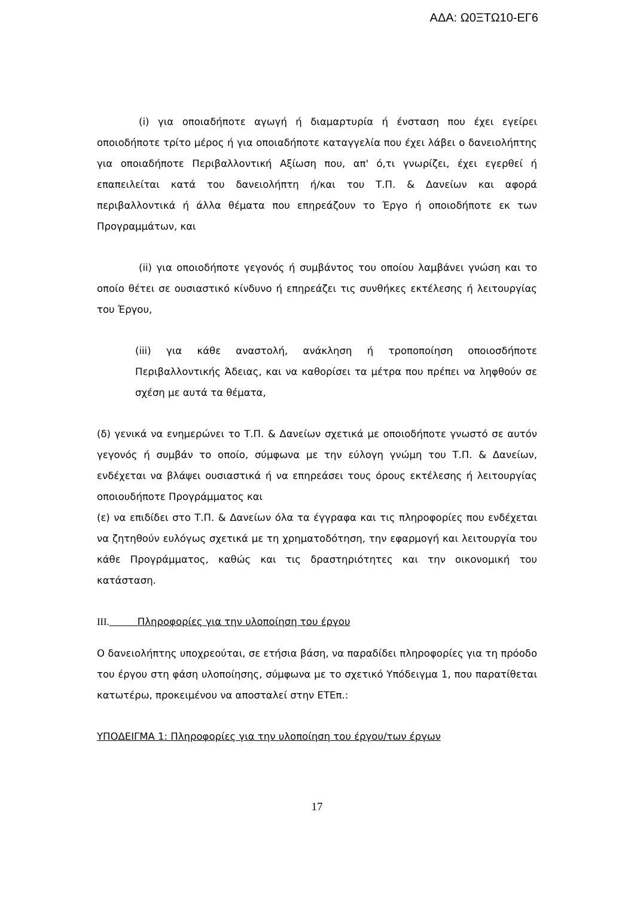ΑΔΑ: Ω0ΞΤΩ10-ΕΓ6
(i) για οποιαδήποτε αγωγή ή διαμαρτυρία ή ένσταση που έχει εγείρει οποιοδήποτε τρίτο μέρος ή για οποιαδήποτε καταγγελία που έχει λάβει ο δανειολήπτης για οποιαδήποτε Περιβαλλοντική Αξίωση που, απ' ό,τι γνωρίζει, έχει εγερθεί ή επαπειλείται κατά του δανειολήπτη ή/και του Τ.Π. & Δανείων και αφορά περιβαλλοντικά ή άλλα θέματα που επηρεάζουν το Έργο ή οποιοδήποτε εκ των Προγραμμάτων, και
(ii) για οποιοδήποτε γεγονός ή συμβάντος του οποίου λαμβάνει γνώση και το οποίο θέτει σε ουσιαστικό κίνδυνο ή επηρεάζει τις συνθήκες εκτέλεσης ή λειτουργίας του Έργου,
(iii) για κάθε αναστολή, ανάκληση ή τροποποίηση οποιοσδήποτε Περιβαλλοντικής Άδειας, και να καθορίσει τα μέτρα που πρέπει να ληφθούν σε σχέση με αυτά τα θέματα,
(δ) γενικά να ενημερώνει το Τ.Π. & Δανείων σχετικά με οποιοδήποτε γνωστό σε αυτόν γεγονός ή συμβάν το οποίο, σύμφωνα με την εύλογη γνώμη του Τ.Π. & Δανείων, ενδέχεται να βλάψει ουσιαστικά ή να επηρεάσει τους όρους εκτέλεσης ή λειτουργίας οποιουδήποτε Προγράμματος και
(ε) να επιδίδει στο Τ.Π. & Δανείων όλα τα έγγραφα και τις πληροφορίες που ενδέχεται να ζητηθούν ευλόγως σχετικά με τη χρηματοδότηση, την εφαρμογή και λειτουργία του κάθε Προγράμματος, καθώς και τις δραστηριότητες και την οικονομική του κατάσταση.
III. Πληροφορίες για την υλοποίηση του έργου
Ο δανειολήπτης υποχρεούται, σε ετήσια βάση, να παραδίδει πληροφορίες για τη πρόοδο του έργου στη φάση υλοποίησης, σύμφωνα με το σχετικό Υπόδειγμα 1, που παρατίθεται κατωτέρω, προκειμένου να αποσταλεί στην ΕΤΕπ.:
ΥΠΟΔΕΙΓΜΑ 1: Πληροφορίες για την υλοποίηση του έργου/των έργων
17